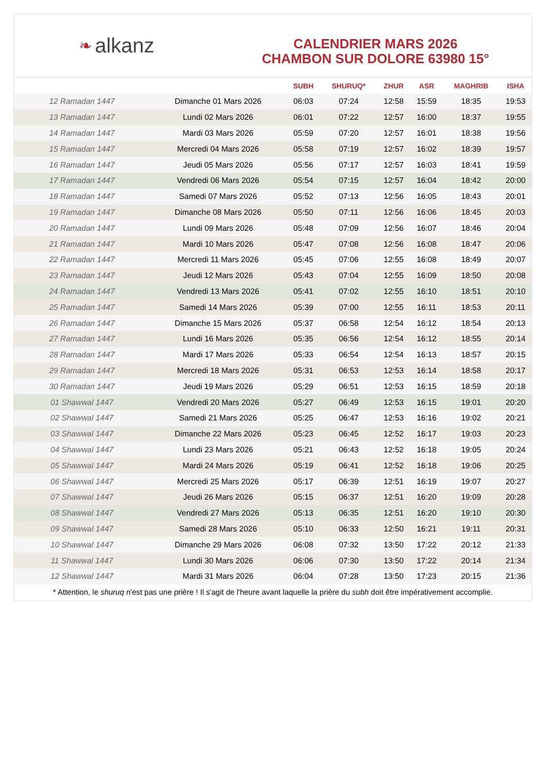❧ alkanz
CALENDRIER MARS 2026
CHAMBON SUR DOLORE 63980 15°
| | | SUBH | SHURUQ* | ZHUR | ASR | MAGHRIB | ISHA |
| --- | --- | --- | --- | --- | --- | --- | --- |
| 12 Ramadan 1447 | Dimanche 01 Mars 2026 | 06:03 | 07:24 | 12:58 | 15:59 | 18:35 | 19:53 |
| 13 Ramadan 1447 | Lundi 02 Mars 2026 | 06:01 | 07:22 | 12:57 | 16:00 | 18:37 | 19:55 |
| 14 Ramadan 1447 | Mardi 03 Mars 2026 | 05:59 | 07:20 | 12:57 | 16:01 | 18:38 | 19:56 |
| 15 Ramadan 1447 | Mercredi 04 Mars 2026 | 05:58 | 07:19 | 12:57 | 16:02 | 18:39 | 19:57 |
| 16 Ramadan 1447 | Jeudi 05 Mars 2026 | 05:56 | 07:17 | 12:57 | 16:03 | 18:41 | 19:59 |
| 17 Ramadan 1447 | Vendredi 06 Mars 2026 | 05:54 | 07:15 | 12:57 | 16:04 | 18:42 | 20:00 |
| 18 Ramadan 1447 | Samedi 07 Mars 2026 | 05:52 | 07:13 | 12:56 | 16:05 | 18:43 | 20:01 |
| 19 Ramadan 1447 | Dimanche 08 Mars 2026 | 05:50 | 07:11 | 12:56 | 16:06 | 18:45 | 20:03 |
| 20 Ramadan 1447 | Lundi 09 Mars 2026 | 05:48 | 07:09 | 12:56 | 16:07 | 18:46 | 20:04 |
| 21 Ramadan 1447 | Mardi 10 Mars 2026 | 05:47 | 07:08 | 12:56 | 16:08 | 18:47 | 20:06 |
| 22 Ramadan 1447 | Mercredi 11 Mars 2026 | 05:45 | 07:06 | 12:55 | 16:08 | 18:49 | 20:07 |
| 23 Ramadan 1447 | Jeudi 12 Mars 2026 | 05:43 | 07:04 | 12:55 | 16:09 | 18:50 | 20:08 |
| 24 Ramadan 1447 | Vendredi 13 Mars 2026 | 05:41 | 07:02 | 12:55 | 16:10 | 18:51 | 20:10 |
| 25 Ramadan 1447 | Samedi 14 Mars 2026 | 05:39 | 07:00 | 12:55 | 16:11 | 18:53 | 20:11 |
| 26 Ramadan 1447 | Dimanche 15 Mars 2026 | 05:37 | 06:58 | 12:54 | 16:12 | 18:54 | 20:13 |
| 27 Ramadan 1447 | Lundi 16 Mars 2026 | 05:35 | 06:56 | 12:54 | 16:12 | 18:55 | 20:14 |
| 28 Ramadan 1447 | Mardi 17 Mars 2026 | 05:33 | 06:54 | 12:54 | 16:13 | 18:57 | 20:15 |
| 29 Ramadan 1447 | Mercredi 18 Mars 2026 | 05:31 | 06:53 | 12:53 | 16:14 | 18:58 | 20:17 |
| 30 Ramadan 1447 | Jeudi 19 Mars 2026 | 05:29 | 06:51 | 12:53 | 16:15 | 18:59 | 20:18 |
| 01 Shawwal 1447 | Vendredi 20 Mars 2026 | 05:27 | 06:49 | 12:53 | 16:15 | 19:01 | 20:20 |
| 02 Shawwal 1447 | Samedi 21 Mars 2026 | 05:25 | 06:47 | 12:53 | 16:16 | 19:02 | 20:21 |
| 03 Shawwal 1447 | Dimanche 22 Mars 2026 | 05:23 | 06:45 | 12:52 | 16:17 | 19:03 | 20:23 |
| 04 Shawwal 1447 | Lundi 23 Mars 2026 | 05:21 | 06:43 | 12:52 | 16:18 | 19:05 | 20:24 |
| 05 Shawwal 1447 | Mardi 24 Mars 2026 | 05:19 | 06:41 | 12:52 | 16:18 | 19:06 | 20:25 |
| 06 Shawwal 1447 | Mercredi 25 Mars 2026 | 05:17 | 06:39 | 12:51 | 16:19 | 19:07 | 20:27 |
| 07 Shawwal 1447 | Jeudi 26 Mars 2026 | 05:15 | 06:37 | 12:51 | 16:20 | 19:09 | 20:28 |
| 08 Shawwal 1447 | Vendredi 27 Mars 2026 | 05:13 | 06:35 | 12:51 | 16:20 | 19:10 | 20:30 |
| 09 Shawwal 1447 | Samedi 28 Mars 2026 | 05:10 | 06:33 | 12:50 | 16:21 | 19:11 | 20:31 |
| 10 Shawwal 1447 | Dimanche 29 Mars 2026 | 06:08 | 07:32 | 13:50 | 17:22 | 20:12 | 21:33 |
| 11 Shawwal 1447 | Lundi 30 Mars 2026 | 06:06 | 07:30 | 13:50 | 17:22 | 20:14 | 21:34 |
| 12 Shawwal 1447 | Mardi 31 Mars 2026 | 06:04 | 07:28 | 13:50 | 17:23 | 20:15 | 21:36 |
* Attention, le shuruq n'est pas une prière ! Il s'agit de l'heure avant laquelle la prière du subh doit être impérativement accomplie.